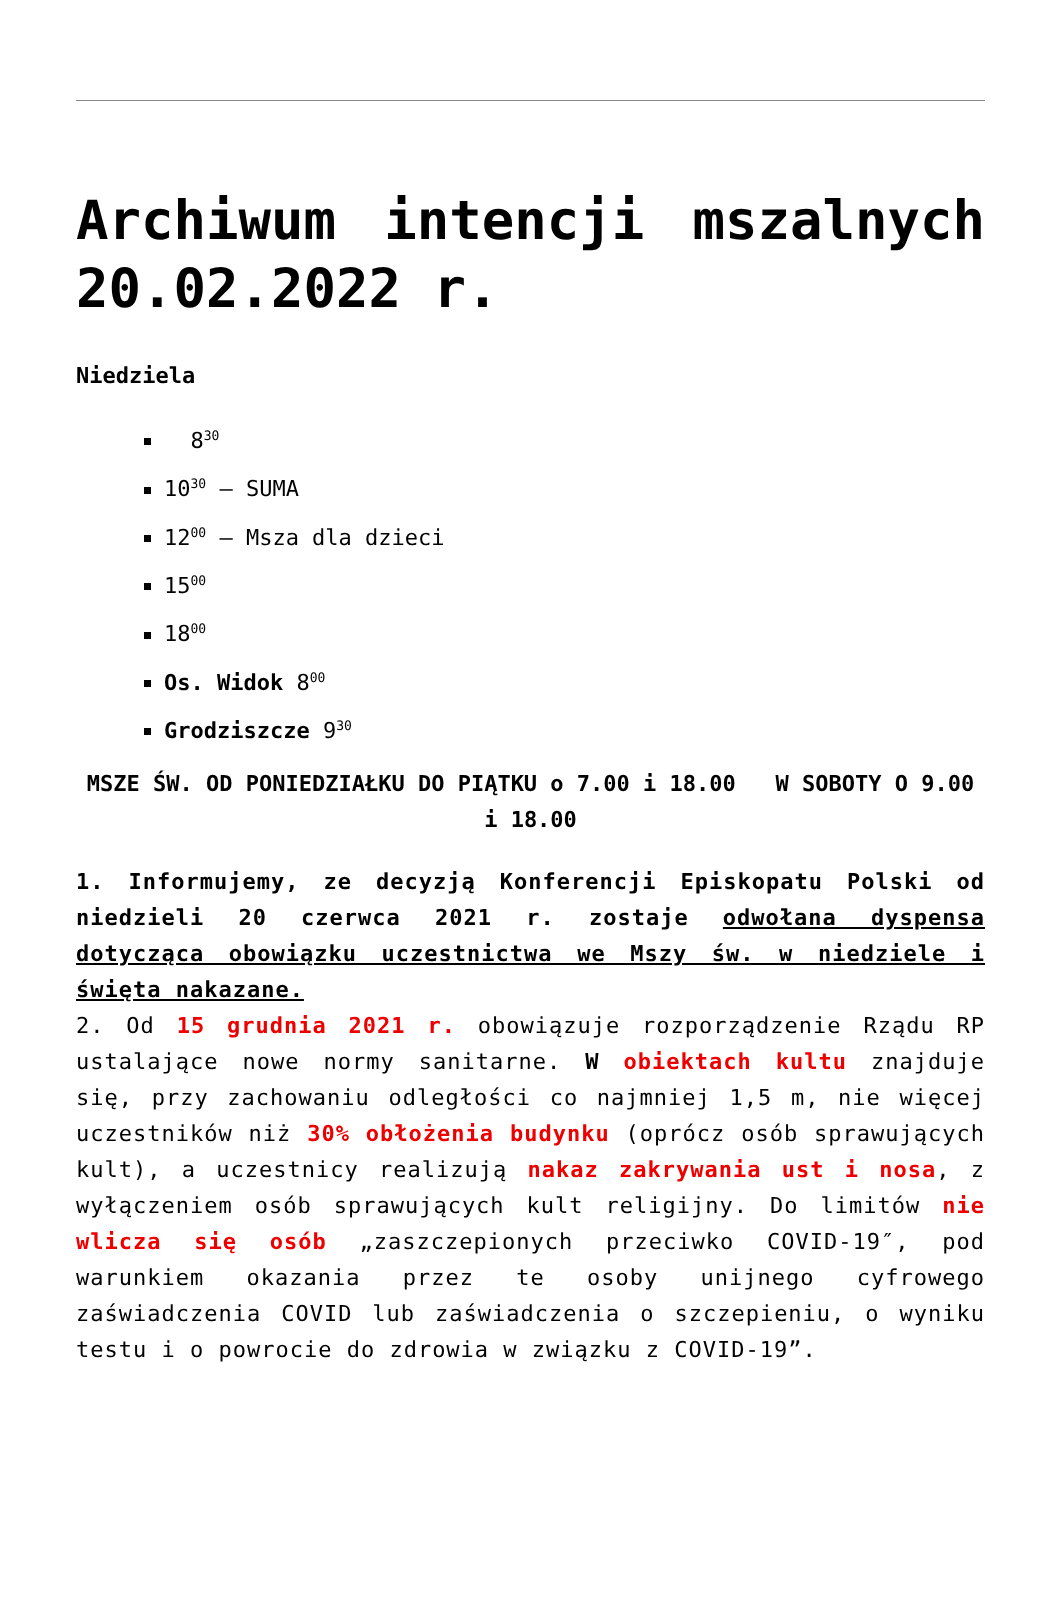Archiwum intencji mszalnych 20.02.2022 r.
Niedziela
8<sup>30</sup>
10<sup>30</sup> – SUMA
12<sup>00</sup> – Msza dla dzieci
15<sup>00</sup>
18<sup>00</sup>
Os. Widok 8<sup>00</sup>
Grodziszcze 9<sup>30</sup>
MSZE ŚW. OD PONIEDZIAŁKU DO PIĄTKU o 7.00 i 18.00 W SOBOTY O 9.00 i 18.00
1. Informujemy, ze decyzją Konferencji Episkopatu Polski od niedzieli 20 czerwca 2021 r. zostaje odwołana dyspensa dotycząca obowiązku uczestnictwa we Mszy św. w niedziele i święta nakazane.
2. Od 15 grudnia 2021 r. obowiązuje rozporządzenie Rządu RP ustalające nowe normy sanitarne. W obiektach kultu znajduje się, przy zachowaniu odległości co najmniej 1,5 m, nie więcej uczestników niż 30% obłożenia budynku (oprócz osób sprawujących kult), a uczestnicy realizują nakaz zakrywania ust i nosa, z wyłączeniem osób sprawujących kult religijny. Do limitów nie wlicza się osób „zaszczepionych przeciwko COVID-19″, pod warunkiem okazania przez te osoby unijnego cyfrowego zaświadczenia COVID lub zaświadczenia o szczepieniu, o wyniku testu i o powrocie do zdrowia w związku z COVID-19”.